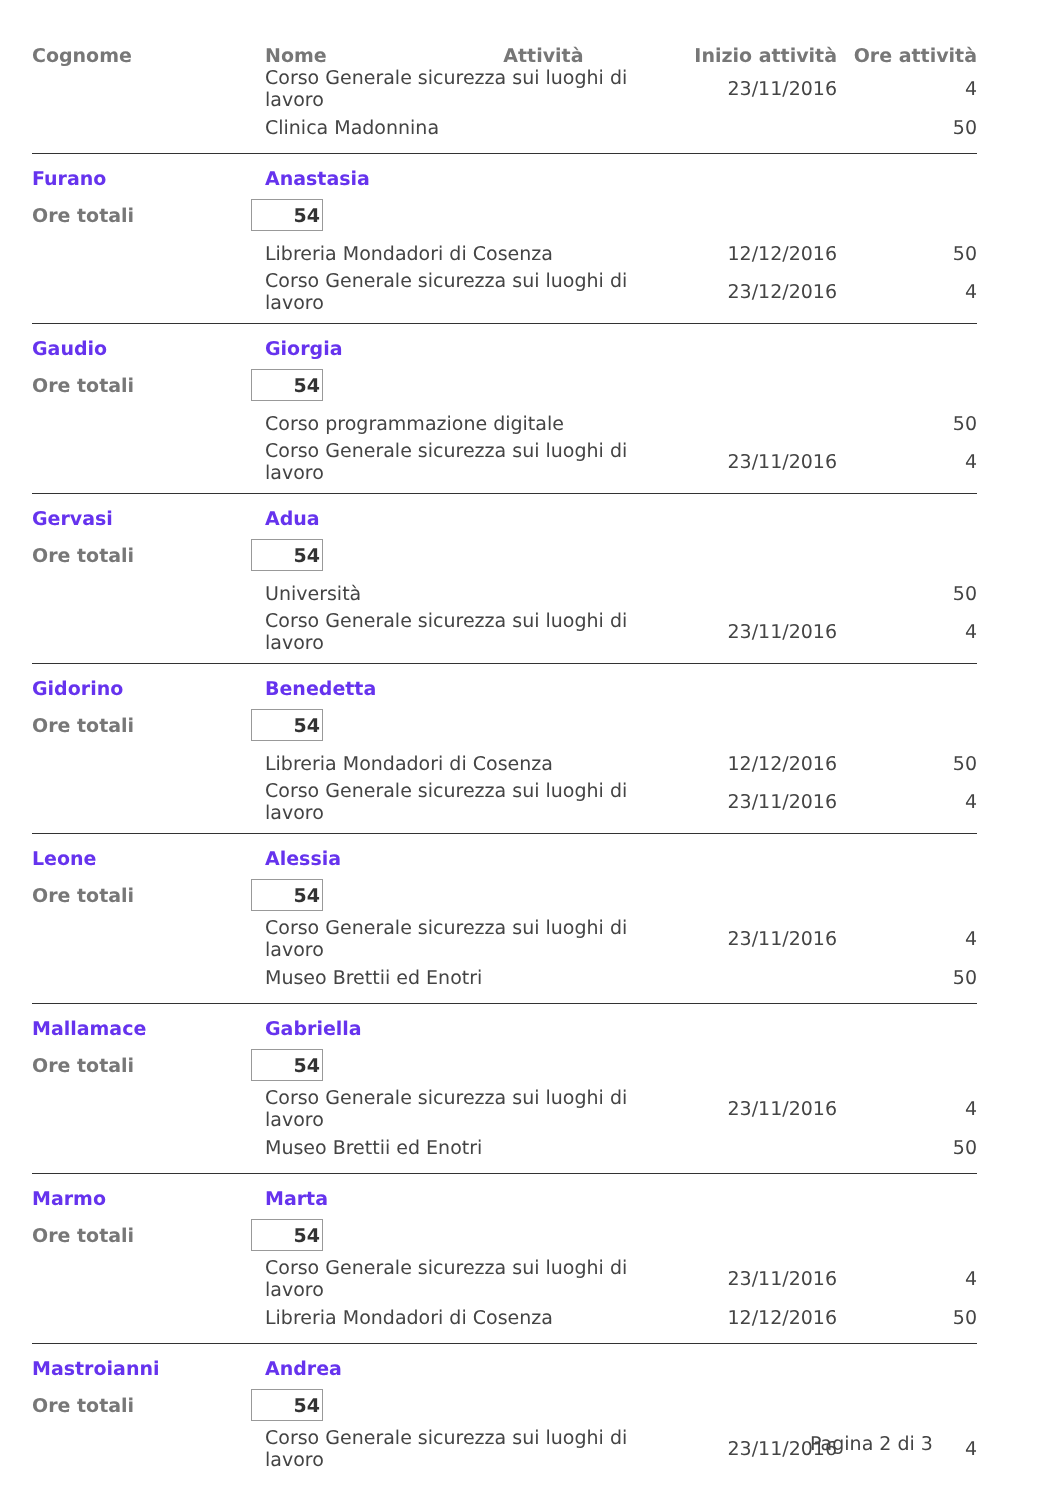| Cognome | Nome Attività | Inizio attività | Ore attività |
| --- | --- | --- | --- |
| | Corso Generale sicurezza sui luoghi di lavoro | 23/11/2016 | 4 |
| | Clinica Madonnina | | 50 |
| Furano | Anastasia | | |
| Ore totali | 54 | | |
| | Libreria Mondadori di Cosenza | 12/12/2016 | 50 |
| | Corso Generale sicurezza sui luoghi di lavoro | 23/12/2016 | 4 |
| Gaudio | Giorgia | | |
| Ore totali | 54 | | |
| | Corso programmazione digitale | | 50 |
| | Corso Generale sicurezza sui luoghi di lavoro | 23/11/2016 | 4 |
| Gervasi | Adua | | |
| Ore totali | 54 | | |
| | Università | | 50 |
| | Corso Generale sicurezza sui luoghi di lavoro | 23/11/2016 | 4 |
| Gidorino | Benedetta | | |
| Ore totali | 54 | | |
| | Libreria Mondadori di Cosenza | 12/12/2016 | 50 |
| | Corso Generale sicurezza sui luoghi di lavoro | 23/11/2016 | 4 |
| Leone | Alessia | | |
| Ore totali | 54 | | |
| | Corso Generale sicurezza sui luoghi di lavoro | 23/11/2016 | 4 |
| | Museo Brettii ed Enotri | | 50 |
| Mallamace | Gabriella | | |
| Ore totali | 54 | | |
| | Corso Generale sicurezza sui luoghi di lavoro | 23/11/2016 | 4 |
| | Museo Brettii ed Enotri | | 50 |
| Marmo | Marta | | |
| Ore totali | 54 | | |
| | Corso Generale sicurezza sui luoghi di lavoro | 23/11/2016 | 4 |
| | Libreria Mondadori di Cosenza | 12/12/2016 | 50 |
| Mastroianni | Andrea | | |
| Ore totali | 54 | | |
| | Corso Generale sicurezza sui luoghi di lavoro | 23/11/2016 | 4 |
Pagina 2 di 3